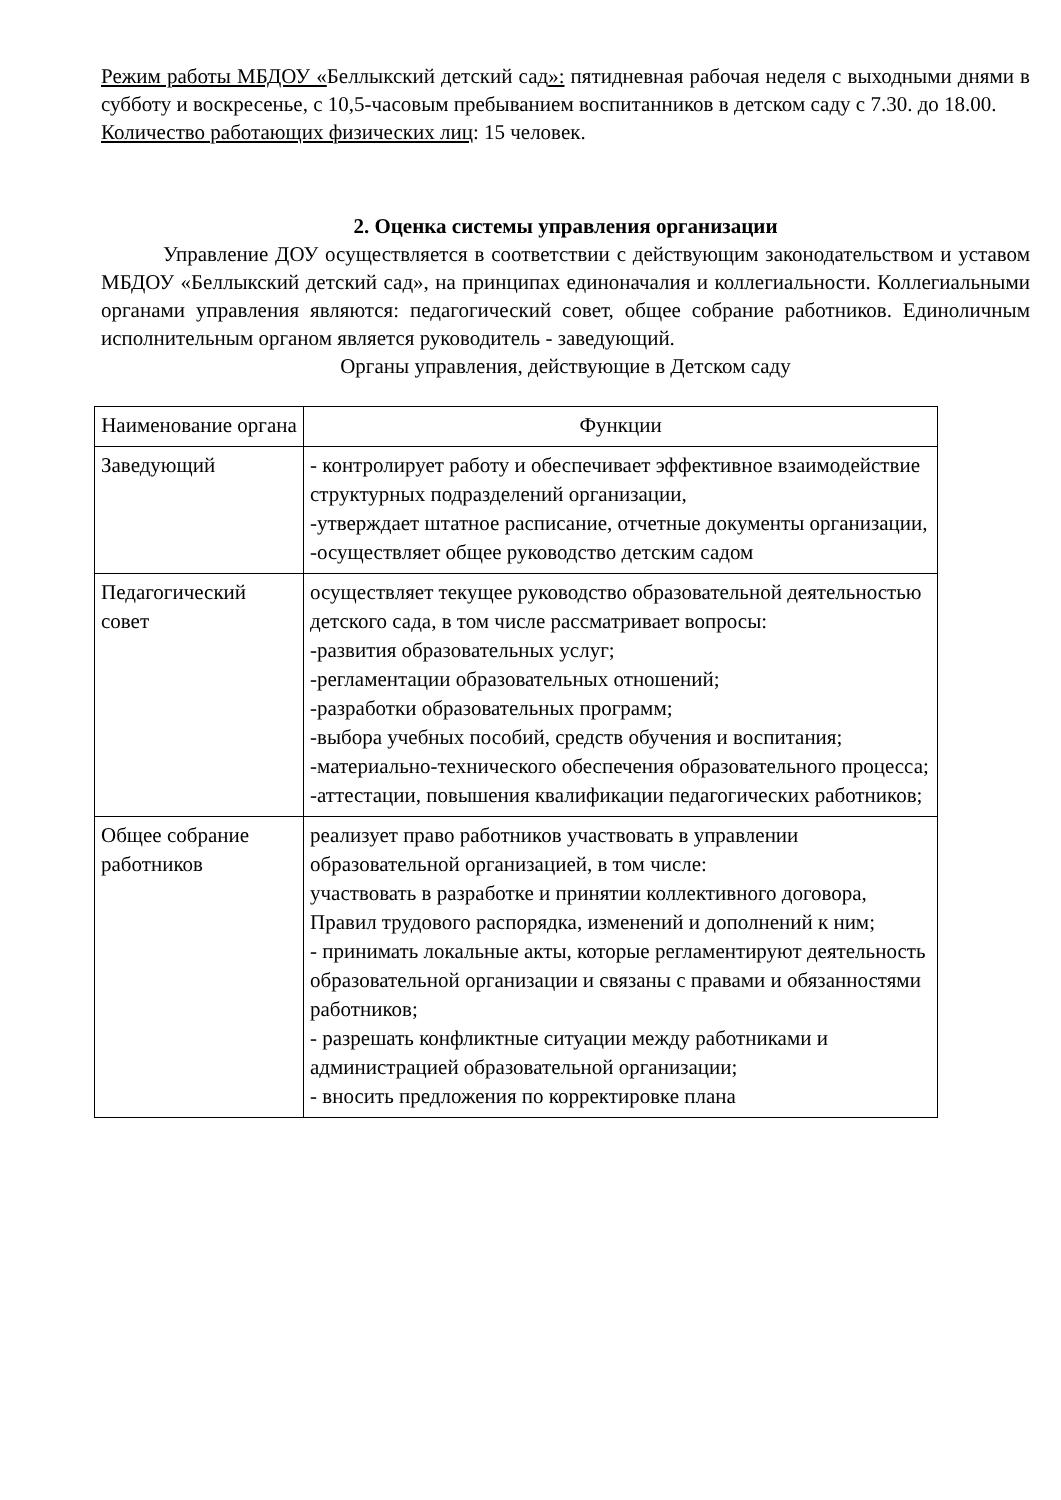Режим работы МБДОУ «Беллыкский детский сад»: пятидневная рабочая неделя с выходными днями в субботу и воскресенье, с 10,5-часовым пребыванием воспитанников в детском саду с 7.30. до 18.00.
Количество работающих физических лиц: 15 человек.
2. Оценка системы управления организации
Управление ДОУ осуществляется в соответствии с действующим законодательством и уставом МБДОУ «Беллыкский детский сад», на принципах единоначалия и коллегиальности. Коллегиальными органами управления являются: педагогический совет, общее собрание работников. Единоличным исполнительным органом является руководитель - заведующий.
Органы управления, действующие в Детском саду
| Наименование органа | Функции |
| --- | --- |
| Заведующий | - контролирует работу и обеспечивает эффективное взаимодействие структурных подразделений организации, -утверждает штатное расписание, отчетные документы организации, -осуществляет общее руководство детским садом |
| Педагогический совет | осуществляет текущее руководство образовательной деятельностью детского сада, в том числе рассматривает вопросы: -развития образовательных услуг; -регламентации образовательных отношений; -разработки образовательных программ; -выбора учебных пособий, средств обучения и воспитания; -материально-технического обеспечения образовательного процесса; -аттестации, повышения квалификации педагогических работников; |
| Общее собрание работников | реализует право работников участвовать в управлении образовательной организацией, в том числе: участвовать в разработке и принятии коллективного договора, Правил трудового распорядка, изменений и дополнений к ним; - принимать локальные акты, которые регламентируют деятельность образовательной организации и связаны с правами и обязанностями работников; - разрешать конфликтные ситуации между работниками и администрацией образовательной организации; - вносить предложения по корректировке плана |